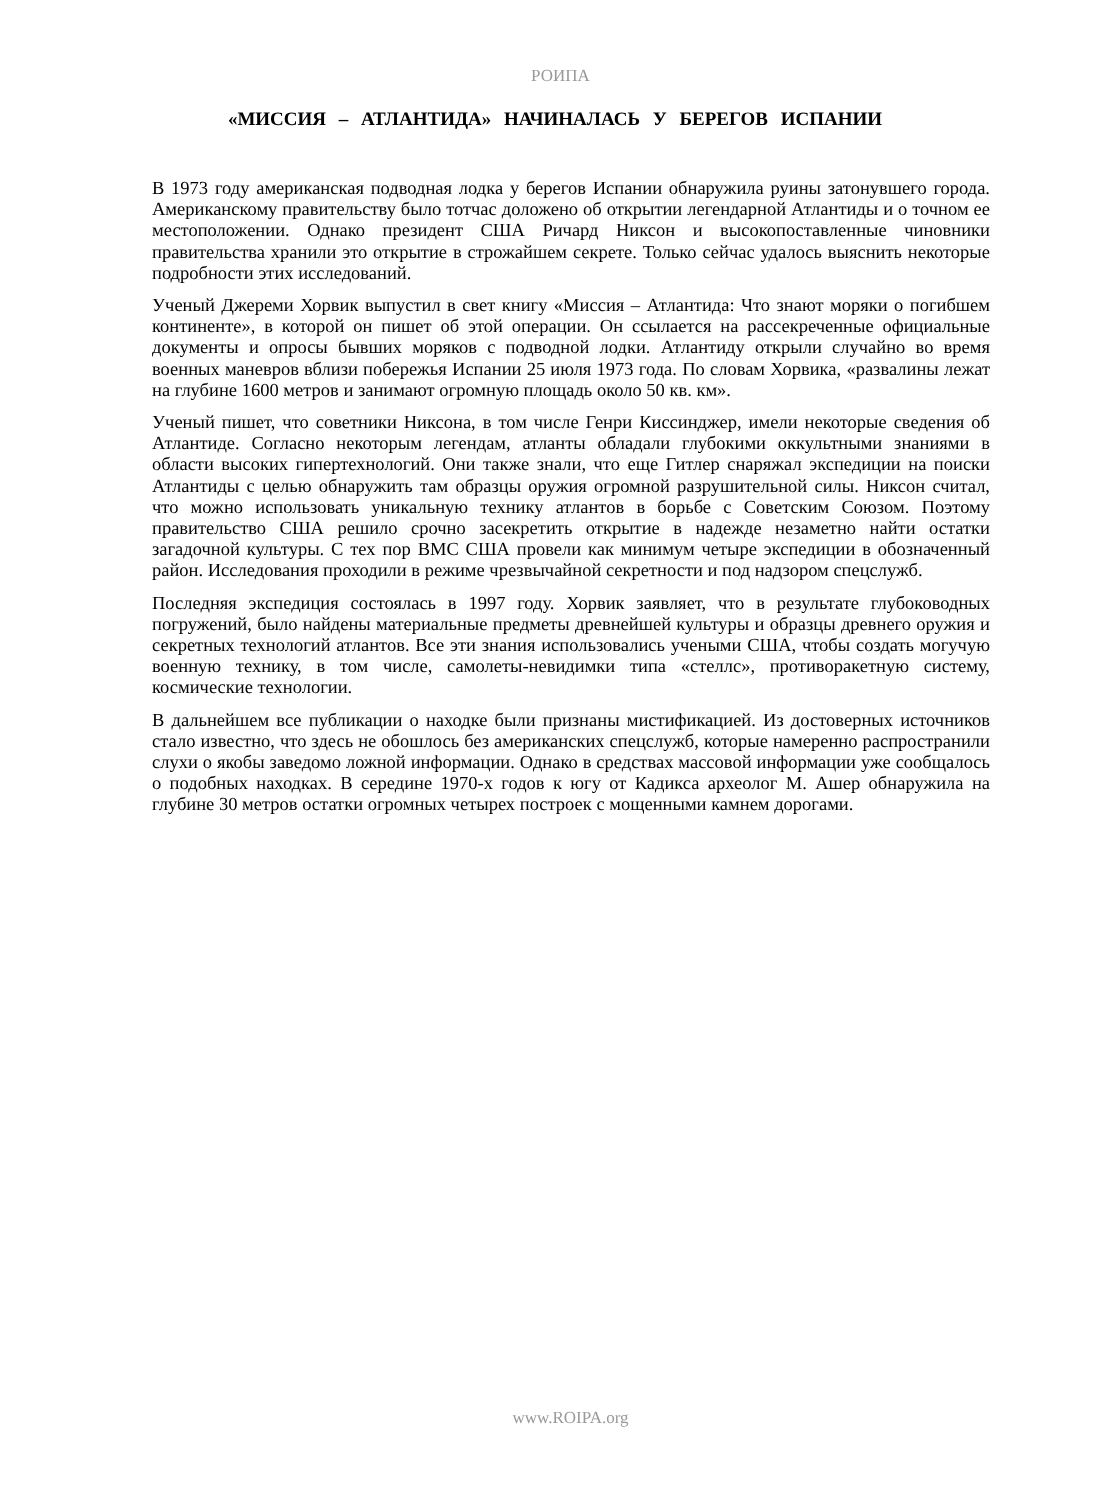РОИПА
«МИССИЯ – АТЛАНТИДА» НАЧИНАЛАСЬ У БЕРЕГОВ ИСПАНИИ
В 1973 году американская подводная лодка у берегов Испании обнаружила руины затонувшего города. Американскому правительству было тотчас доложено об открытии легендарной Атлантиды и о точном ее местоположении. Однако президент США Ричард Никсон и высокопоставленные чиновники правительства хранили это открытие в строжайшем секрете. Только сейчас удалось выяснить некоторые подробности этих исследований.
Ученый Джереми Хорвик выпустил в свет книгу «Миссия – Атлантида: Что знают моряки о погибшем континенте», в которой он пишет об этой операции. Он ссылается на рассекреченные официальные документы и опросы бывших моряков с подводной лодки. Атлантиду открыли случайно во время военных маневров вблизи побережья Испании 25 июля 1973 года. По словам Хорвика, «развалины лежат на глубине 1600 метров и занимают огромную площадь около 50 кв. км».
Ученый пишет, что советники Никсона, в том числе Генри Киссинджер, имели некоторые сведения об Атлантиде. Согласно некоторым легендам, атланты обладали глубокими оккультными знаниями в области высоких гипертехнологий. Они также знали, что еще Гитлер снаряжал экспедиции на поиски Атлантиды с целью обнаружить там образцы оружия огромной разрушительной силы. Никсон считал, что можно использовать уникальную технику атлантов в борьбе с Советским Союзом. Поэтому правительство США решило срочно засекретить открытие в надежде незаметно найти остатки загадочной культуры. С тех пор ВМС США провели как минимум четыре экспедиции в обозначенный район. Исследования проходили в режиме чрезвычайной секретности и под надзором спецслужб.
Последняя экспедиция состоялась в 1997 году. Хорвик заявляет, что в результате глубоководных погружений, было найдены материальные предметы древнейшей культуры и образцы древнего оружия и секретных технологий атлантов. Все эти знания использовались учеными США, чтобы создать могучую военную технику, в том числе, самолеты-невидимки типа «стеллс», противоракетную систему, космические технологии.
В дальнейшем все публикации о находке были признаны мистификацией. Из достоверных источников стало известно, что здесь не обошлось без американских спецслужб, которые намеренно распространили слухи о якобы заведомо ложной информации. Однако в средствах массовой информации уже сообщалось о подобных находках. В середине 1970-х годов к югу от Кадикса археолог М. Ашер обнаружила на глубине 30 метров остатки огромных четырех построек с мощенными камнем дорогами.
www.ROIPA.org